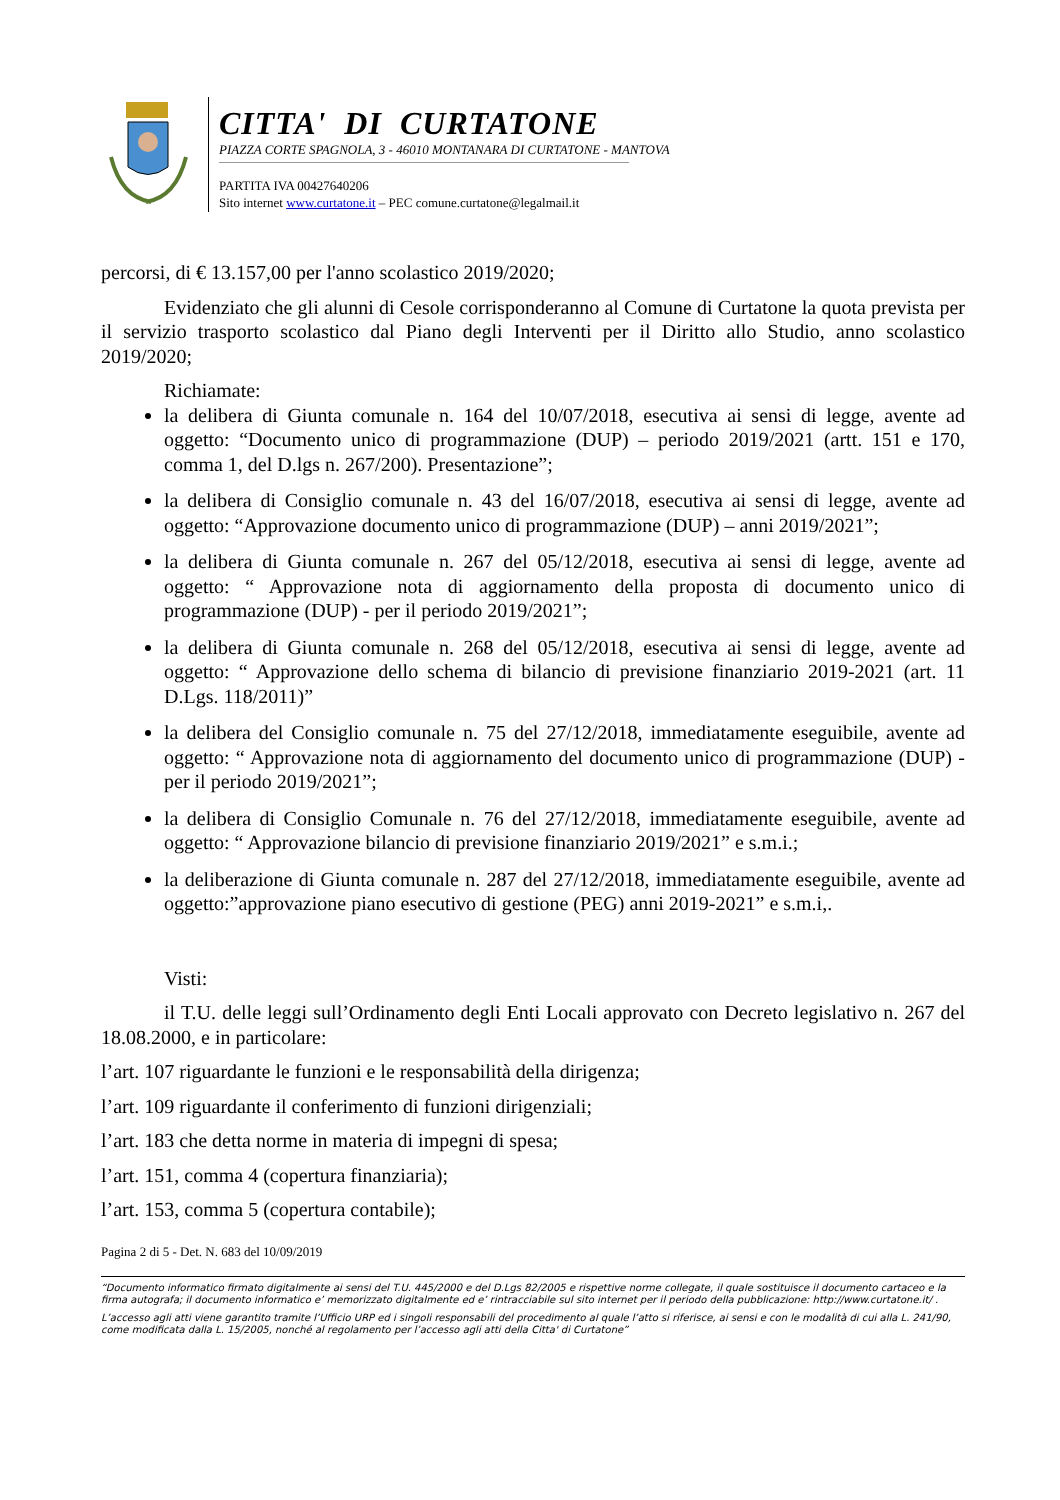CITTA' DI CURTATONE
PIAZZA CORTE SPAGNOLA, 3 - 46010 MONTANARA DI CURTATONE - MANTOVA
PARTITA IVA 00427640206
Sito internet www.curtatone.it – PEC comune.curtatone@legalmail.it
percorsi, di € 13.157,00 per l'anno scolastico 2019/2020;
Evidenziato che gli alunni di Cesole corrisponderanno al Comune di Curtatone la quota prevista per il servizio trasporto scolastico dal Piano degli Interventi per il Diritto allo Studio, anno scolastico 2019/2020;
Richiamate:
la delibera di Giunta comunale n. 164 del 10/07/2018, esecutiva ai sensi di legge, avente ad oggetto: “Documento unico di programmazione (DUP) – periodo 2019/2021 (artt. 151 e 170, comma 1, del D.lgs n. 267/200). Presentazione”;
la delibera di Consiglio comunale n. 43 del 16/07/2018, esecutiva ai sensi di legge, avente ad oggetto: “Approvazione documento unico di programmazione (DUP) – anni 2019/2021”;
la delibera di Giunta comunale n. 267 del 05/12/2018, esecutiva ai sensi di legge, avente ad oggetto: “ Approvazione nota di aggiornamento della proposta di documento unico di programmazione (DUP) - per il periodo 2019/2021”;
la delibera di Giunta comunale n. 268 del 05/12/2018, esecutiva ai sensi di legge, avente ad oggetto: “ Approvazione dello schema di bilancio di previsione finanziario 2019-2021 (art. 11 D.Lgs. 118/2011)”
la delibera del Consiglio comunale n. 75 del 27/12/2018, immediatamente eseguibile, avente ad oggetto: “ Approvazione nota di aggiornamento del documento unico di programmazione (DUP) - per il periodo 2019/2021”;
la delibera di Consiglio Comunale n. 76 del 27/12/2018, immediatamente eseguibile, avente ad oggetto: “ Approvazione bilancio di previsione finanziario 2019/2021” e s.m.i.;
la deliberazione di Giunta comunale n. 287 del 27/12/2018, immediatamente eseguibile, avente ad oggetto:”approvazione piano esecutivo di gestione (PEG) anni 2019-2021” e s.m.i,.
Visti:
il T.U. delle leggi sull’Ordinamento degli Enti Locali approvato con Decreto legislativo n. 267 del 18.08.2000, e in particolare:
l’art. 107 riguardante le funzioni e le responsabilità della dirigenza;
l’art. 109 riguardante il conferimento di funzioni dirigenziali;
l’art. 183 che detta norme in materia di impegni di spesa;
l’art. 151, comma 4 (copertura finanziaria);
l’art. 153, comma 5 (copertura contabile);
Pagina 2 di 5 - Det. N. 683 del 10/09/2019
“Documento informatico firmato digitalmente ai sensi del T.U. 445/2000 e del D.Lgs 82/2005 e rispettive norme collegate, il quale sostituisce il documento cartaceo e la firma autografa; il documento informatico e’ memorizzato digitalmente ed e’ rintracciabile sul sito internet per il periodo della pubblicazione: http://www.curtatone.it/ .
L’accesso agli atti viene garantito tramite l’Ufficio URP ed i singoli responsabili del procedimento al quale l’atto si riferisce, ai sensi e con le modalità di cui alla L. 241/90, come modificata dalla L. 15/2005, nonché al regolamento per l’accesso agli atti della Citta' di Curtatone”